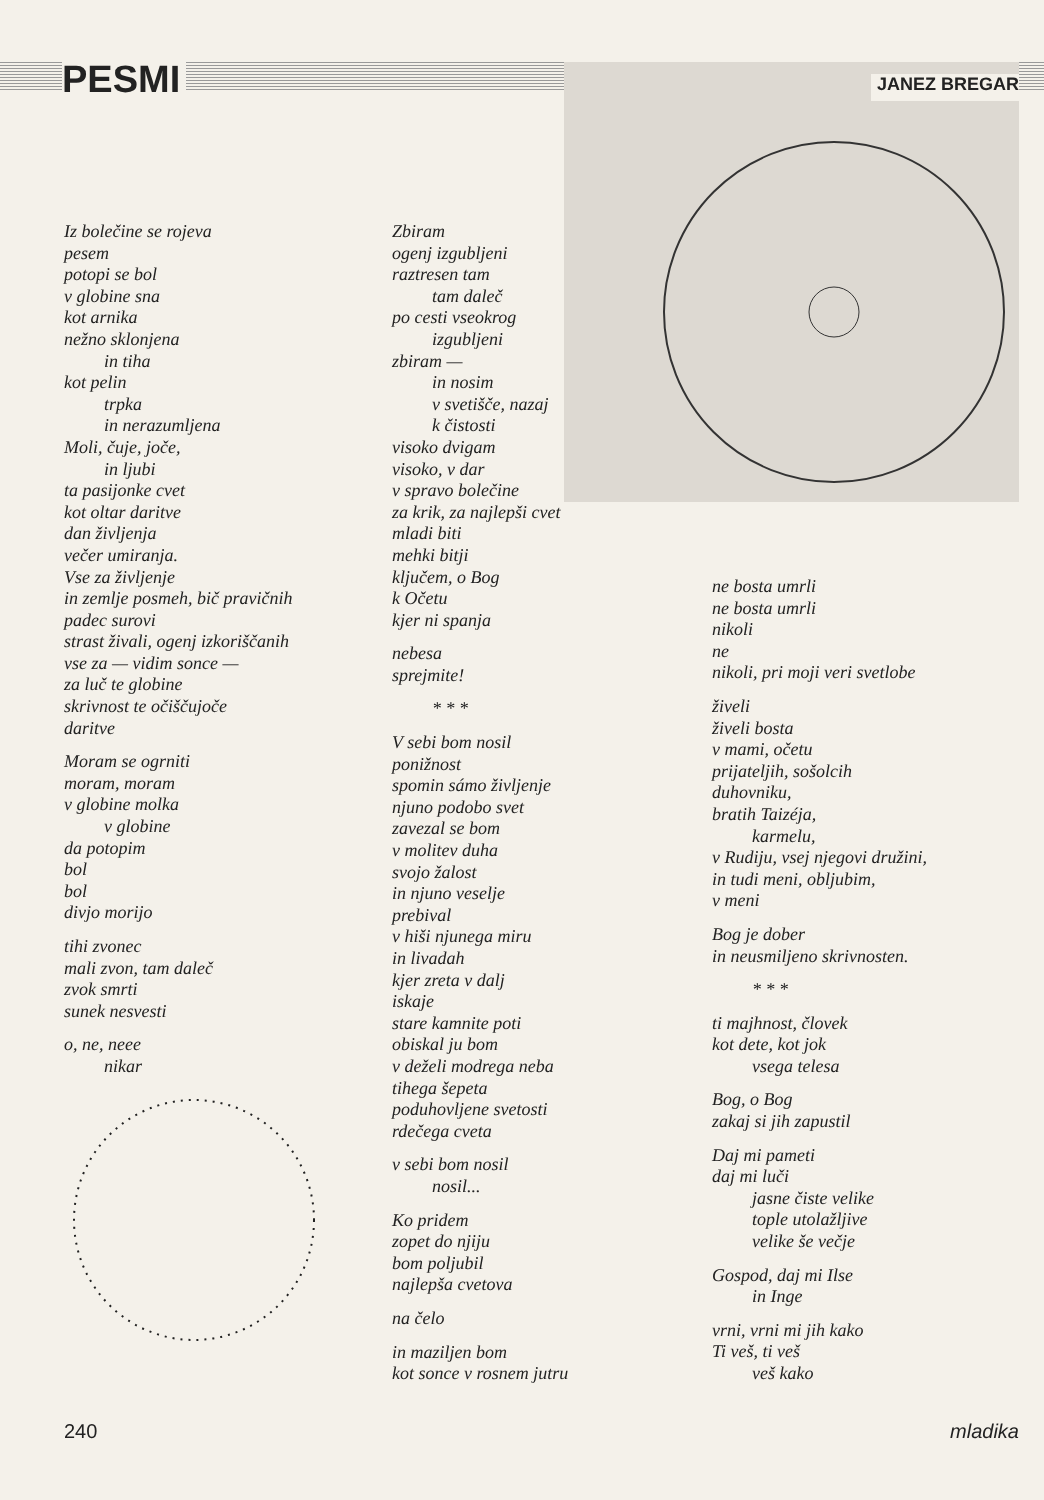PESMI JANEZ BREGAR
Iz bolečine se rojeva
pesem
potopi se bol
v globine sna
kot arnika
nežno sklonjena
in tiha
kot pelin
trpka
in nerazumljena
Moli, čuje, joče,
in ljubi
ta pasijonke cvet
kot oltar daritve
dan življenja
večer umiranja.
Vse za življenje
in zemlje posmeh, bič pravičnih
padec surovi
strast živali, ogenj izkoriščanih
vse za — vidim sonce —
za luč te globine
skrivnost te očiščujoče
daritve
Moram se ogrniti
moram, moram
v globine molka
v globine
da potopim
bol
bol
divjo morijo
tihi zvonec
mali zvon, tam daleč
zvok smrti
sunek nesvesti
o, ne, neee
nikar
Zbiram
ogenj izgubljeni
raztresen tam
tam daleč
po cesti vseokrog
izgubljeni
zbiram —
in nosim
v svetišče, nazaj
k čistosti
visoko dvigam
visoko, v dar
v spravo bolečine
za krik, za najlepši cvet
mladi biti
mehki bitji
ključem, o Bog
k Očetu
kjer ni spanja
nebesa
sprejmite!
* * *
V sebi bom nosil
ponižnost
spomin sámo življenje
njuno podobo svet
zavezal se bom
v molitev duha
svojo žalost
in njuno veselje
prebival
v hiši njunega miru
in livadah
kjer zreta v dalj
iskaje
stare kamnite poti
obiskal ju bom
v deželi modrega neba
tihega šepeta
poduhovljene svetosti
rdečega cveta
v sebi bom nosil
nosil...
Ko pridem
zopet do njiju
bom poljubil
najlepša cvetova
na čelo
in maziljen bom
kot sonce v rosnem jutru
ne bosta umrli
ne bosta umrli
nikoli
ne
nikoli, pri moji veri svetlobe
živeli
živeli bosta
v mami, očetu
prijateljih, sošolcih
duhovniku,
bratih Taizéja,
karmelu,
v Rudiju, vsej njegovi družini,
in tudi meni, obljubim,
v meni
Bog je dober
in neusmiljeno skrivnosten.
* * *
ti majhnost, človek
kot dete, kot jok
vsega telesa
Bog, o Bog
zakaj si jih zapustil
Daj mi pameti
daj mi luči
jasne čiste velike
tople utolažljive
velike še večje
Gospod, daj mi Ilse
in Inge
vrni, vrni mi jih kako
Ti veš, ti veš
veš kako
240 mladika